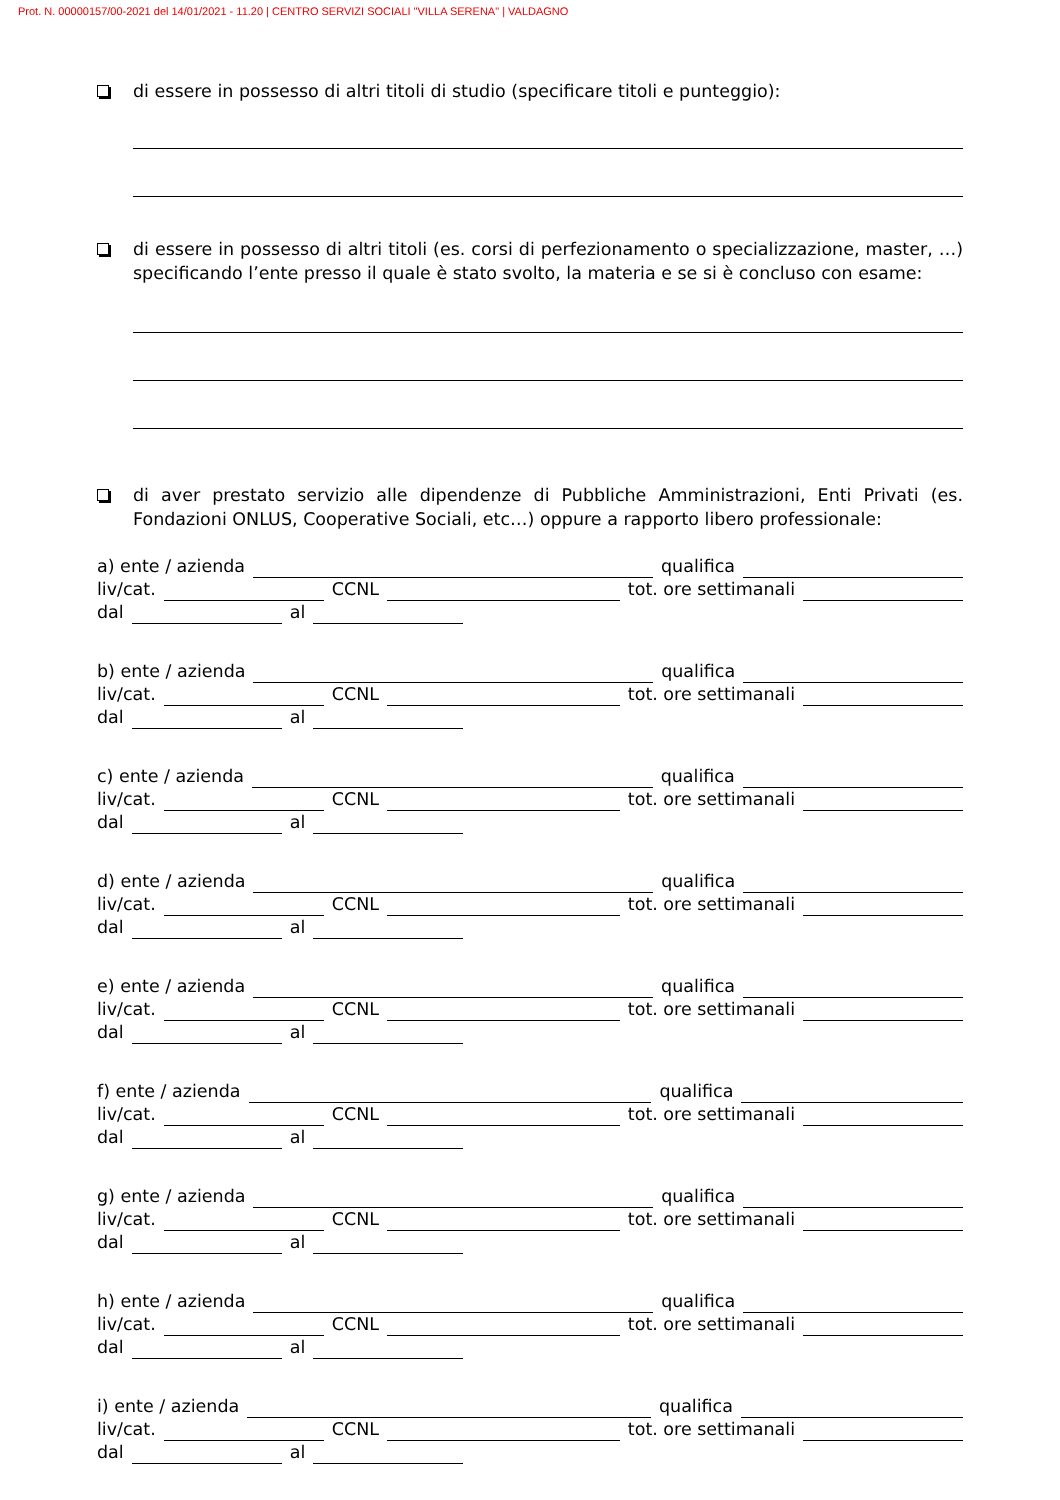Prot. N. 00000157/00-2021 del 14/01/2021 - 11.20 | CENTRO SERVIZI SOCIALI "VILLA SERENA" | VALDAGNO
di essere in possesso di altri titoli di studio (specificare titoli e punteggio):
di essere in possesso di altri titoli (es. corsi di perfezionamento o specializzazione, master, …) specificando l’ente presso il quale è stato svolto, la materia e se si è concluso con esame:
di aver prestato servizio alle dipendenze di Pubbliche Amministrazioni, Enti Privati (es. Fondazioni ONLUS, Cooperative Sociali, etc…) oppure a rapporto libero professionale:
a) ente / azienda
qualifica
liv/cat.
CCNL
tot. ore settimanali
dal
al
b) ente / azienda
qualifica
liv/cat.
CCNL
tot. ore settimanali
dal
al
c) ente / azienda
qualifica
liv/cat.
CCNL
tot. ore settimanali
dal
al
d) ente / azienda
qualifica
liv/cat.
CCNL
tot. ore settimanali
dal
al
e) ente / azienda
qualifica
liv/cat.
CCNL
tot. ore settimanali
dal
al
f) ente / azienda
qualifica
liv/cat.
CCNL
tot. ore settimanali
dal
al
g) ente / azienda
qualifica
liv/cat.
CCNL
tot. ore settimanali
dal
al
h) ente / azienda
qualifica
liv/cat.
CCNL
tot. ore settimanali
dal
al
i) ente / azienda
qualifica
liv/cat.
CCNL
tot. ore settimanali
dal
al